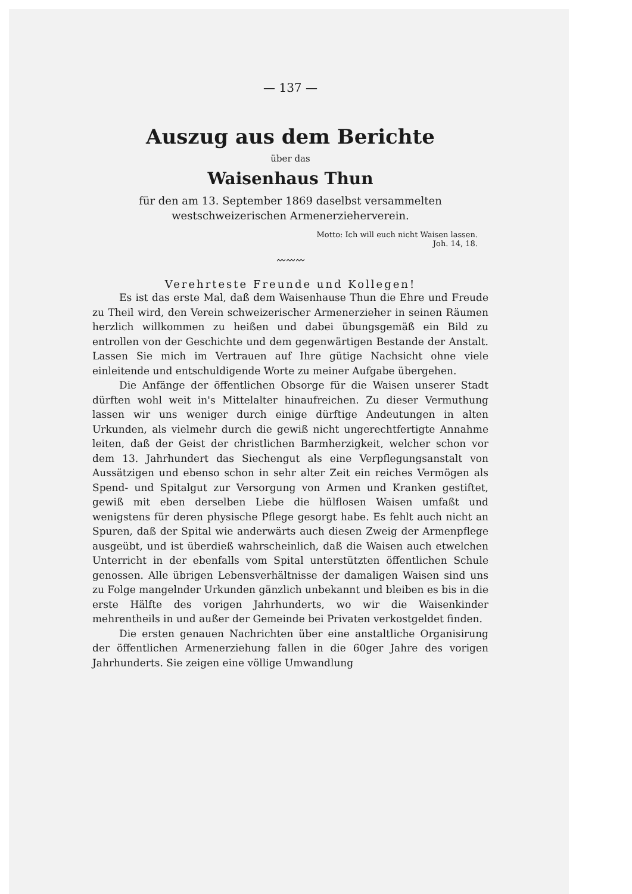— 137 —
Auszug aus dem Berichte
über das
Waisenhaus Thun
für den am 13. September 1869 daselbst versammelten
westschweizerischen Armenerzieherverein.
Motto: Ich will euch nicht Waisen lassen.
Joh. 14, 18.
〰〰〰
Verehrteste Freunde und Kollegen!
Es ist das erste Mal, daß dem Waisenhause Thun die Ehre und Freude zu Theil wird, den Verein schweizerischer Armenerzieher in seinen Räumen herzlich willkommen zu heißen und dabei übungsgemäß ein Bild zu entrollen von der Geschichte und dem gegenwärtigen Bestande der Anstalt. Lassen Sie mich im Vertrauen auf Ihre gütige Nachsicht ohne viele einleitende und entschuldigende Worte zu meiner Aufgabe übergehen.
Die Anfänge der öffentlichen Obsorge für die Waisen unserer Stadt dürften wohl weit in's Mittelalter hinaufreichen. Zu dieser Vermuthung lassen wir uns weniger durch einige dürftige Andeutungen in alten Urkunden, als vielmehr durch die gewiß nicht ungerechtfertigte Annahme leiten, daß der Geist der christlichen Barmherzigkeit, welcher schon vor dem 13. Jahrhundert das Siechengut als eine Verpflegungsanstalt von Aussätzigen und ebenso schon in sehr alter Zeit ein reiches Vermögen als Spend- und Spitalgut zur Versorgung von Armen und Kranken gestiftet, gewiß mit eben derselben Liebe die hülflosen Waisen umfaßt und wenigstens für deren physische Pflege gesorgt habe. Es fehlt auch nicht an Spuren, daß der Spital wie anderwärts auch diesen Zweig der Armenpflege ausgeübt, und ist überdieß wahrscheinlich, daß die Waisen auch etwelchen Unterricht in der ebenfalls vom Spital unterstützten öffentlichen Schule genossen. Alle übrigen Lebensverhältnisse der damaligen Waisen sind uns zu Folge mangelnder Urkunden gänzlich unbekannt und bleiben es bis in die erste Hälfte des vorigen Jahrhunderts, wo wir die Waisenkinder mehrentheils in und außer der Gemeinde bei Privaten verkostgeldet finden.
Die ersten genauen Nachrichten über eine anstaltliche Organisirung der öffentlichen Armenerziehung fallen in die 60ger Jahre des vorigen Jahrhunderts. Sie zeigen eine völlige Umwandlung